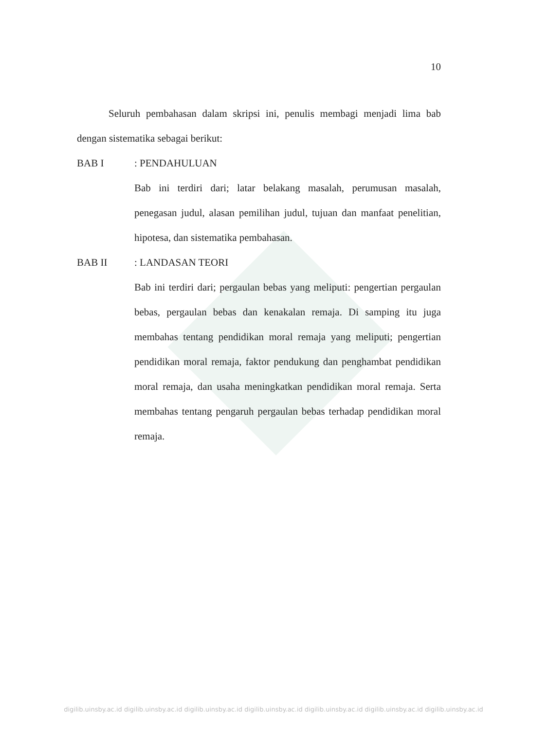10
Seluruh pembahasan dalam skripsi ini, penulis membagi menjadi lima bab dengan sistematika sebagai berikut:
BAB I: PENDAHULUAN
Bab ini terdiri dari; latar belakang masalah, perumusan masalah, penegasan judul, alasan pemilihan judul, tujuan dan manfaat penelitian, hipotesa, dan sistematika pembahasan.
BAB II: LANDASAN TEORI
Bab ini terdiri dari; pergaulan bebas yang meliputi: pengertian pergaulan bebas, pergaulan bebas dan kenakalan remaja. Di samping itu juga membahas tentang pendidikan moral remaja yang meliputi; pengertian pendidikan moral remaja, faktor pendukung dan penghambat pendidikan moral remaja, dan usaha meningkatkan pendidikan moral remaja. Serta membahas tentang pengaruh pergaulan bebas terhadap pendidikan moral remaja.
digilib.uinsby.ac.id digilib.uinsby.ac.id digilib.uinsby.ac.id digilib.uinsby.ac.id digilib.uinsby.ac.id digilib.uinsby.ac.id digilib.uinsby.ac.id